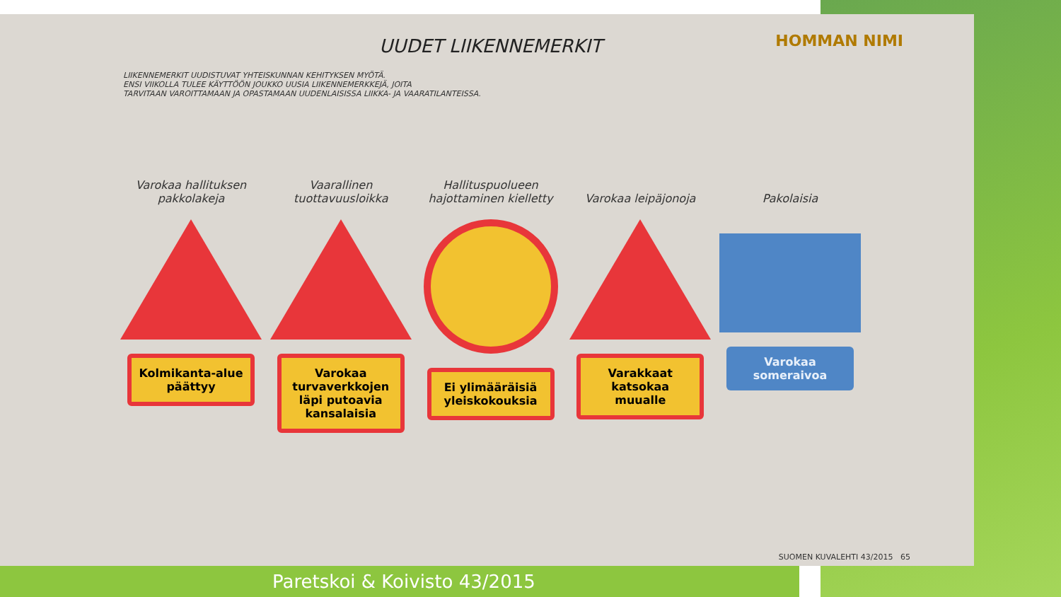HOMMAN NIMI
UUDET LIIKENNEMERKIT
LIIKENNEMERKIT UUDISTUVAT YHTEISKUNNAN KEHITYKSEN MYÖTÄ.
ENSI VIIKOLLA TULEE KÄYTTÖÖN JOUKKO UUSIA LIIKENNEMERKKEJÄ, JOITA
TARVITAAN VAROITTAMAAN JA OPASTAMAAN UUDENLAISISSA LIIKKA- JA VAARATILANTEISSA.
Varokaa hallituksen pakkolakeja
Kolmikanta-alue päättyy
Vaarallinen tuottavuusloikka
Varokaa turvaverkkojen läpi putoavia kansalaisia
Hallituspuolueen hajottaminen kielletty
Ei ylimääräisiä yleiskokouksia
Varokaa leipäjonoja
Varakkaat katsokaa muualle
Pakolaisia
Varokaa someraivoa
SUOMEN KUVALEHTI 43/2015 65
Paretskoi & Koivisto 43/2015